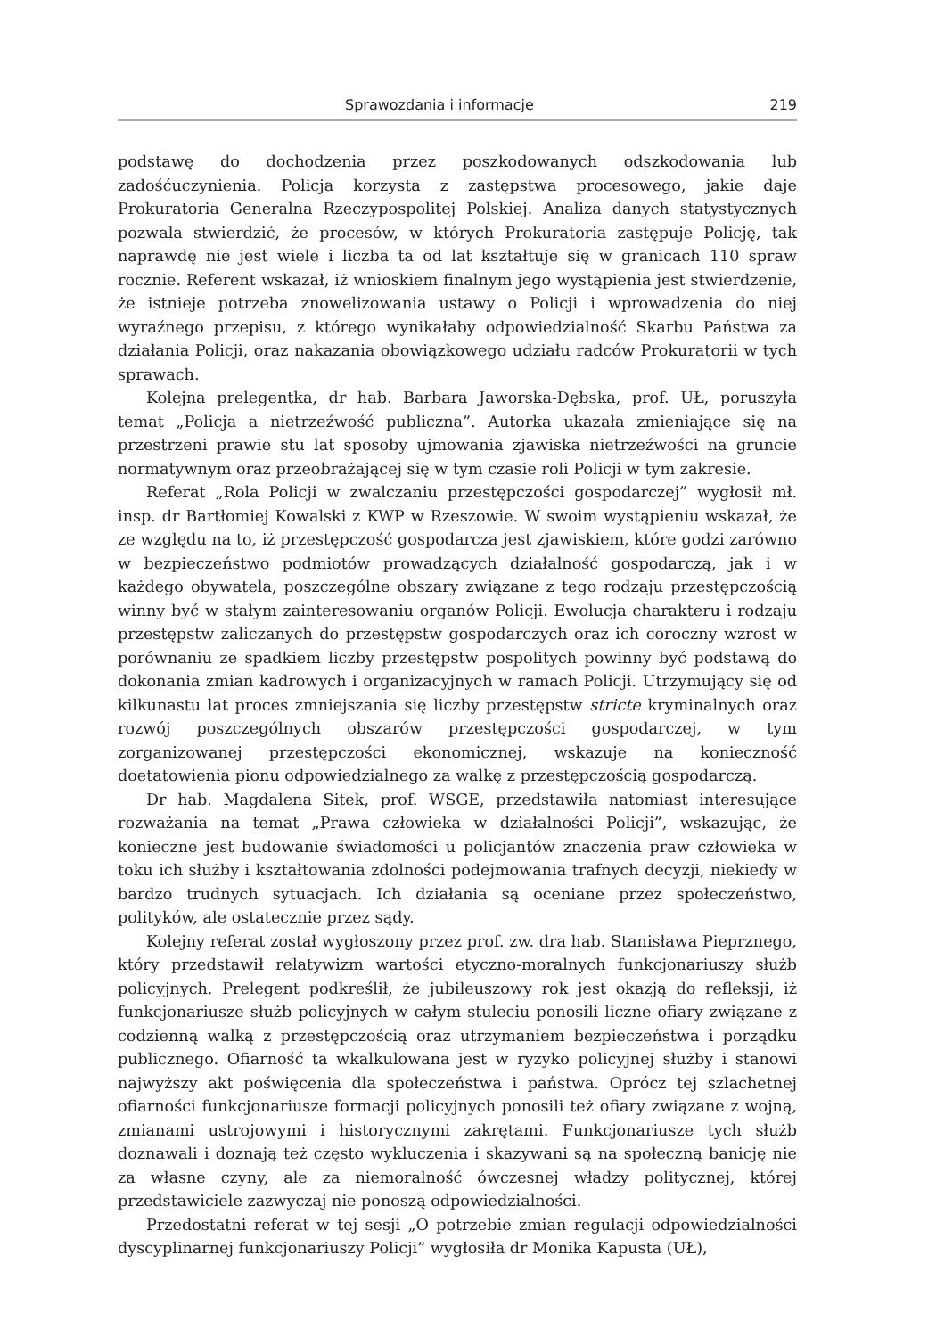Sprawozdania i informacje 219
podstawę do dochodzenia przez poszkodowanych odszkodowania lub zadośćuczynienia. Policja korzysta z zastępstwa procesowego, jakie daje Prokuratoria Generalna Rzeczypospolitej Polskiej. Analiza danych statystycznych pozwala stwierdzić, że procesów, w których Prokuratoria zastępuje Policję, tak naprawdę nie jest wiele i liczba ta od lat kształtuje się w granicach 110 spraw rocznie. Referent wskazał, iż wnioskiem finalnym jego wystąpienia jest stwierdzenie, że istnieje potrzeba znowelizowania ustawy o Policji i wprowadzenia do niej wyraźnego przepisu, z którego wynikałaby odpowiedzialność Skarbu Państwa za działania Policji, oraz nakazania obowiązkowego udziału radców Prokuratorii w tych sprawach.
Kolejna prelegentka, dr hab. Barbara Jaworska-Dębska, prof. UŁ, poruszyła temat „Policja a nietrzeźwość publiczna”. Autorka ukazała zmieniające się na przestrzeni prawie stu lat sposoby ujmowania zjawiska nietrzeźwości na gruncie normatywnym oraz przeobrażającej się w tym czasie roli Policji w tym zakresie.
Referat „Rola Policji w zwalczaniu przestępczości gospodarczej” wygłosił mł. insp. dr Bartłomiej Kowalski z KWP w Rzeszowie. W swoim wystąpieniu wskazał, że ze względu na to, iż przestępczość gospodarcza jest zjawiskiem, które godzi zarówno w bezpieczeństwo podmiotów prowadzących działalność gospodarczą, jak i w każdego obywatela, poszczególne obszary związane z tego rodzaju przestępczością winny być w stałym zainteresowaniu organów Policji. Ewolucja charakteru i rodzaju przestępstw zaliczanych do przestępstw gospodarczych oraz ich coroczny wzrost w porównaniu ze spadkiem liczby przestępstw pospolitych powinny być podstawą do dokonania zmian kadrowych i organizacyjnych w ramach Policji. Utrzymujący się od kilkunastu lat proces zmniejszania się liczby przestępstw stricte kryminalnych oraz rozwój poszczególnych obszarów przestępczości gospodarczej, w tym zorganizowanej przestępczości ekonomicznej, wskazuje na konieczność doetatowienia pionu odpowiedzialnego za walkę z przestępczością gospodarczą.
Dr hab. Magdalena Sitek, prof. WSGE, przedstawiła natomiast interesujące rozważania na temat „Prawa człowieka w działalności Policji”, wskazując, że konieczne jest budowanie świadomości u policjantów znaczenia praw człowieka w toku ich służby i kształtowania zdolności podejmowania trafnych decyzji, niekiedy w bardzo trudnych sytuacjach. Ich działania są oceniane przez społeczeństwo, polityków, ale ostatecznie przez sądy.
Kolejny referat został wygłoszony przez prof. zw. dra hab. Stanisława Pieprznego, który przedstawił relatywizm wartości etyczno-moralnych funkcjonariuszy służb policyjnych. Prelegent podkreślił, że jubileuszowy rok jest okazją do refleksji, iż funkcjonariusze służb policyjnych w całym stuleciu ponosili liczne ofiary związane z codzienną walką z przestępczością oraz utrzymaniem bezpieczeństwa i porządku publicznego. Ofiarność ta wkalkulowana jest w ryzyko policyjnej służby i stanowi najwyższy akt poświęcenia dla społeczeństwa i państwa. Oprócz tej szlachetnej ofiarności funkcjonariusze formacji policyjnych ponosili też ofiary związane z wojną, zmianami ustrojowymi i historycznymi zakrętami. Funkcjonariusze tych służb doznawali i doznają też często wykluczenia i skazywani są na społeczną banicję nie za własne czyny, ale za niemoralność ówczesnej władzy politycznej, której przedstawiciele zazwyczaj nie ponoszą odpowiedzialności.
Przedostatni referat w tej sesji „O potrzebie zmian regulacji odpowiedzialności dyscyplinarnej funkcjonariuszy Policji” wygłosiła dr Monika Kapusta (UŁ),